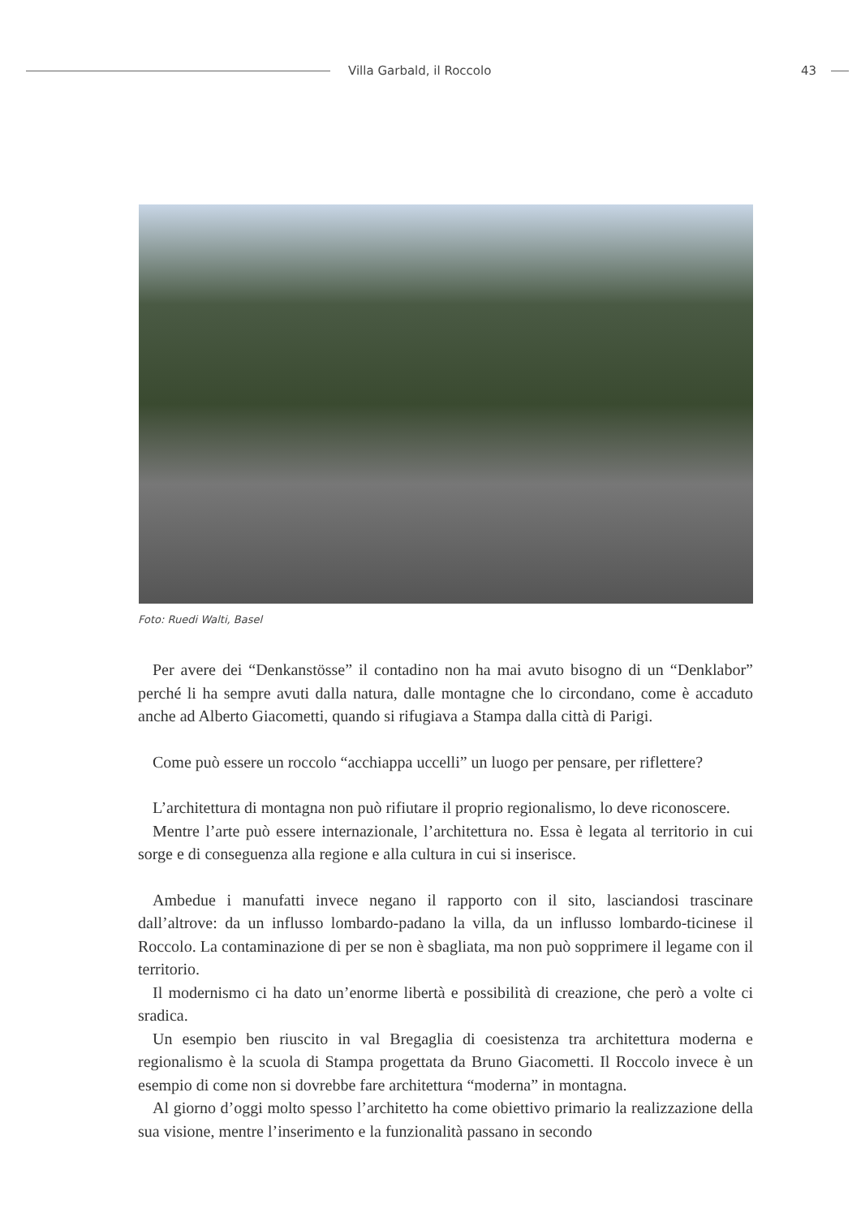Villa Garbald, il Roccolo 43
Foto: Ruedi Walti, Basel
Per avere dei “Denkanstösse” il contadino non ha mai avuto bisogno di un “Denklabor” perché li ha sempre avuti dalla natura, dalle montagne che lo circondano, come è accaduto anche ad Alberto Giacometti, quando si rifugiava a Stampa dalla città di Parigi.
Come può essere un roccolo “acchiappa uccelli” un luogo per pensare, per riflettere?
L’architettura di montagna non può rifiutare il proprio regionalismo, lo deve riconoscere.
Mentre l’arte può essere internazionale, l’architettura no. Essa è legata al territorio in cui sorge e di conseguenza alla regione e alla cultura in cui si inserisce.
Ambedue i manufatti invece negano il rapporto con il sito, lasciandosi trascinare dall’altrove: da un influsso lombardo-padano la villa, da un influsso lombardo-ticinese il Roccolo. La contaminazione di per se non è sbagliata, ma non può sopprimere il legame con il territorio.
Il modernismo ci ha dato un’enorme libertà e possibilità di creazione, che però a volte ci sradica.
Un esempio ben riuscito in val Bregaglia di coesistenza tra architettura moderna e regionalismo è la scuola di Stampa progettata da Bruno Giacometti. Il Roccolo invece è un esempio di come non si dovrebbe fare architettura “moderna” in montagna.
Al giorno d’oggi molto spesso l’architetto ha come obiettivo primario la realizzazione della sua visione, mentre l’inserimento e la funzionalità passano in secondo